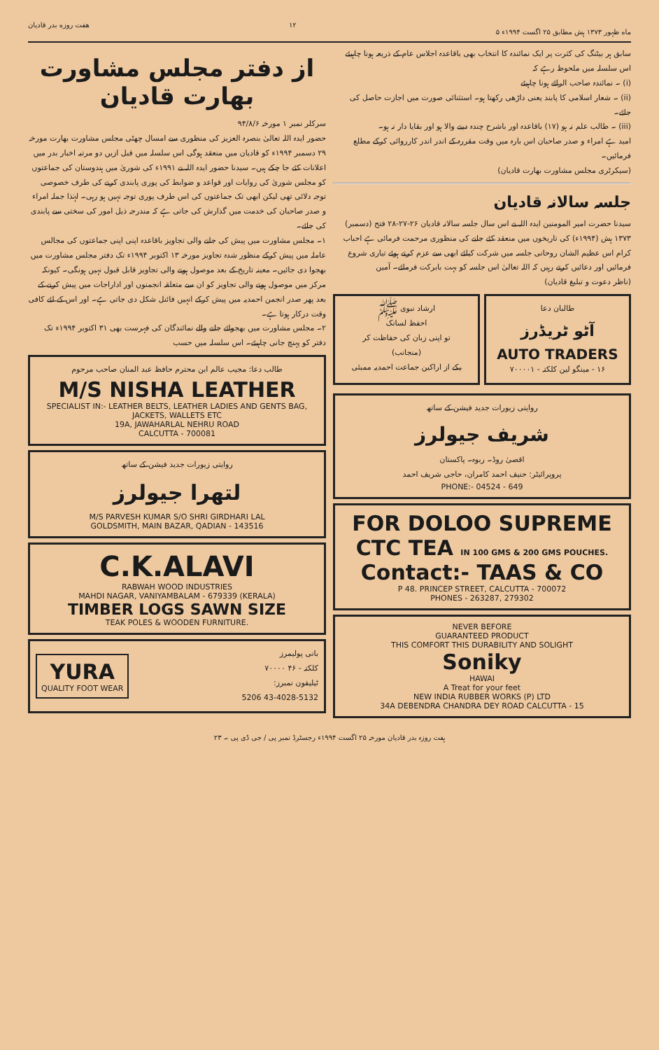هفت روزه بدر قادیان ۱۲ ۵ ماه ظہور ۱۳۷۳ ہش مطابق ۲۵ اگست ۱۹۹۴ء
از دفتر مجلس مشاورت بھارت قادیان
سرکلر نمبر ۱ مورخہ ۹۴/۸/۶
حضور ایدہ اللہ تعالیٰ بنصرہ العزیز کی منظوری سے امسال چھٹی مجلس مشاورت بھارت مورخہ ۲۹ دسمبر ۱۹۹۴ء کو قادیان میں منعقد ہوگی اس سلسلہ میں قبل ازیں دو مرتبہ اخبار بدر میں اعلانات کئے جا چکے ہیں۔ سیدنا حضور ایدہ اللہ نے ۱۹۹۱ء کی شوریٰ میں ہندوستان کی جماعتوں کو مجلس شوریٰ کی روایات اور قواعد و ضوابط کی پوری پابندی کرنے کی طرف خصوصی توجہ دلائی تھی لیکن ابھی تک جماعتوں کی اس طرف پوری توجہ نہیں ہو رہی۔ لہٰذا جملہ امراء و صدر صاحبان کی خدمت میں گذارش کی جاتی ہے کہ مندرجہ ذیل امور کی سختی سے پابندی کی جائے۔
۱۔ مجلس مشاورت میں پیش کی جانے والی تجاویز باقاعدہ اپنی اپنی جماعتوں کی مجالس عاملہ میں پیش کرکے منظور شدہ تجاویز مورخہ ۱۳ اکتوبر ۱۹۹۴ء تک دفتر مجلس مشاورت میں بھجوا دی جائیں۔ معینہ تاریخ کے بعد موصول ہونے والی تجاویز قابل قبول نہیں ہونگی۔ کیونکہ مرکز میں موصول ہونے والی تجاویز کو ان سے متعلقہ انجمنوں اور اداراجات میں پیش کرنے کے بعد پھر صدر انجمن احمدیہ میں پیش کرکے انہیں فائنل شکل دی جاتی ہے۔ اور اس کے لئے کافی وقت درکار ہوتا ہے۔
۲۔ مجلس مشاورت میں بھجوائے جانے والے نمائندگان کی فہرست بھی ۳۱ اکتوبر ۱۹۹۴ء تک دفتر کو پہنچ جانی چاہیئے۔ اس سلسلہ میں حسب
طالب دعا: مجیب عالم ابن محترم حافظ عبد المنان صاحب مرحوم
M/S NISHA LEATHER
SPECIALIST IN:- LEATHER BELTS, LEATHER LADIES AND GENTS BAG, JACKETS, WALLETS ETC
19A, JAWAHARLAL NEHRU ROAD
CALCUTTA - 700081
روایتی زیورات جدید فیشن کے ساتھ
لتھرا جیولرز
M/S PARVESH KUMAR S/O SHRI GIRDHARI LAL
GOLDSMITH, MAIN BAZAR, QADIAN - 143516
C.K.ALAVI
RABWAH WOOD INDUSTRIES
MAHDI NAGAR, VANIYAMBALAM - 679339 (KERALA)
TIMBER LOGS SAWN SIZE
TEAK POLES & WOODEN FURNITURE.
YURA
QUALITY FOOT WEAR
بانی پولیمرز
کلکتہ - ۴۶ ۷۰۰۰۰
ٹیلیفون نمبرز:
43-4028-5132 5206
سابق ہر بیٹنگ کی کثرت پر ایک نمائندہ کا انتخاب بھی باقاعدہ اجلاس عام کے ذریعہ ہونا چاہیئے اس سلسلہ میں ملحوظ رہے کہ
(i) ۔ نمائندہ صاحب الرائے ہونا چاہیئے
(ii) ۔ شعار اسلامی کا پابند یعنی داڑھی رکھتا ہو۔ استثنائی صورت میں اجازت حاصل کی جائے۔
(iii) ۔ طالب علم نہ ہو (۱۷) باقاعدہ اور باشرح چندہ دینے والا ہو اور بقایا دار نہ ہو۔
امید ہے امراء و صدر صاحبان اس بارہ میں وقت مقررہ کے اندر اندر کارروائی کرکے مطلع فرمائیں۔
(سیکرٹری مجلس مشاورت بھارت قادیان)
جلسہ سالانہ قادیان
سیدنا حضرت امیر المومنین ایدہ اللہ نے اس سال جلسہ سالانہ قادیان ۲۶-۲۷-۲۸ فتح (دسمبر) ۱۳۷۳ ہش (۱۹۹۴ء) کی تاریخوں میں منعقد کئے جانے کی منظوری مرحمت فرمائی ہے احباب کرام اس عظیم الشان روحانی جلسہ میں شرکت کیلئے ابھی سے عزم کرتے ہوئے تیاری شروع فرمائیں اور دعائیں کرتے رہیں کہ اللہ تعالیٰ اس جلسہ کو بہت بابرکت فرمائے۔ آمین
(ناظر دعوت و تبلیغ قادیان)
ارشاد نبوی ﷺ
احفظ لسانک
تو اپنی زبان کی حفاظت کر
(منجانب)
یکے از اراکین جماعت احمدیہ ممبئی
طالبان دعا
آٹو ٹریڈرز
AUTO TRADERS
۱۶ - مینگو لین کلکتہ - ۷۰۰۰۰۱
روایتی زیورات جدید فیشن کے ساتھ
شریف جیولرز
اقصیٰ روڈ۔ ربوہ۔ پاکستان
پروپرائیٹر: حنیف احمد کامران، حاجی شریف احمد
PHONE:- 04524 - 649
FOR DOLOO SUPREME
CTC TEA IN 100 GMS & 200 GMS POUCHES.
Contact:- TAAS & CO
P 48. PRINCEP STREET, CALCUTTA - 700072
PHONES - 263287, 279302
NEVER BEFORE
GUARANTEED PRODUCT
THIS COMFORT THIS DURABILITY AND SOLIGHT
Soniky
HAWAI
A Treat for your feet
NEW INDIA RUBBER WORKS (P) LTD
34A DEBENDRA CHANDRA DEY ROAD CALCUTTA - 15
ہفت روزہ بدر قادیان مورخہ ۲۵ اگست ۱۹۹۴ء رجسٹرڈ نمبر پی / جی ڈی پی ۔ ۲۳